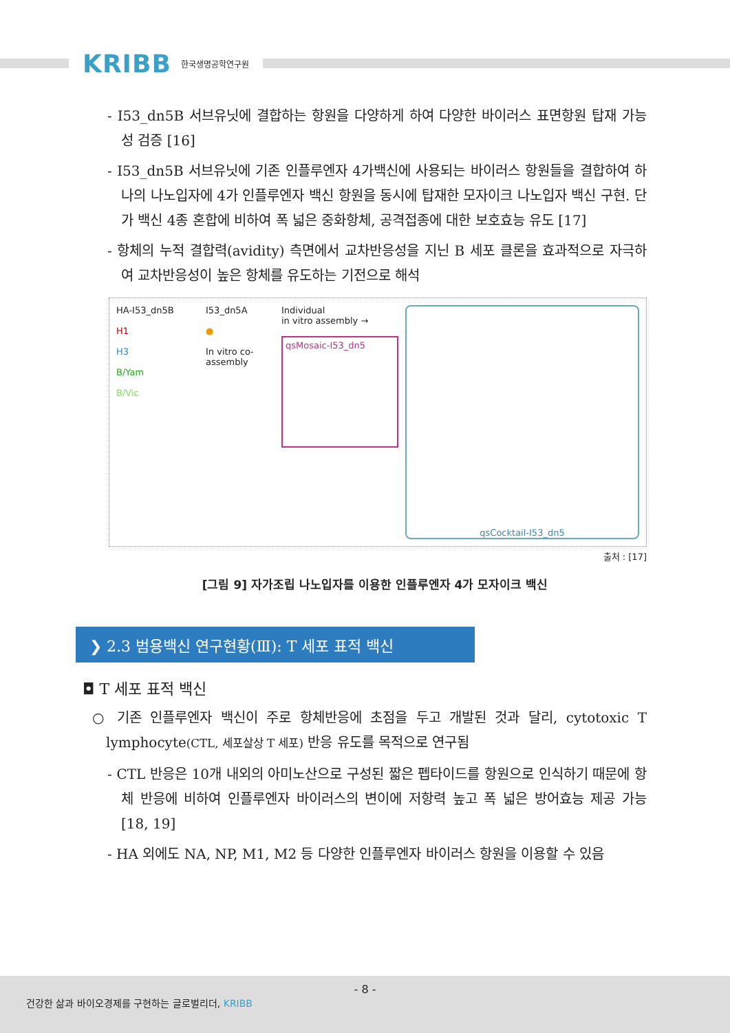KRIBB 한국생명공학연구원
- I53_dn5B 서브유닛에 결합하는 항원을 다양하게 하여 다양한 바이러스 표면항원 탑재 가능성 검증 [16]
- I53_dn5B 서브유닛에 기존 인플루엔자 4가백신에 사용되는 바이러스 항원들을 결합하여 하나의 나노입자에 4가 인플루엔자 백신 항원을 동시에 탑재한 모자이크 나노입자 백신 구현. 단가 백신 4종 혼합에 비하여 폭 넓은 중화항체, 공격접종에 대한 보호효능 유도 [17]
- 항체의 누적 결합력(avidity) 측면에서 교차반응성을 지닌 B 세포 클론을 효과적으로 자극하여 교차반응성이 높은 항체를 유도하는 기전으로 해석
HA-I53_dn5B
H1
H3
B/Yam
B/Vic
I53_dn5A
●
In vitro co-assembly
Individual
in vitro assembly →
qsMosaic-I53_dn5
qsCocktail-I53_dn5
출처 : [17]
[그림 9] 자가조립 나노입자를 이용한 인플루엔자 4가 모자이크 백신
❯ 2.3 범용백신 연구현황(Ⅲ): T 세포 표적 백신
◘ T 세포 표적 백신
○ 기존 인플루엔자 백신이 주로 항체반응에 초점을 두고 개발된 것과 달리, cytotoxic T lymphocyte(CTL, 세포살상 T 세포) 반응 유도를 목적으로 연구됨
- CTL 반응은 10개 내외의 아미노산으로 구성된 짧은 펩타이드를 항원으로 인식하기 때문에 항체 반응에 비하여 인플루엔자 바이러스의 변이에 저항력 높고 폭 넓은 방어효능 제공 가능 [18, 19]
- HA 외에도 NA, NP, M1, M2 등 다양한 인플루엔자 바이러스 항원을 이용할 수 있음
- 8 -
건강한 삶과 바이오경제를 구현하는 글로벌리더, KRIBB